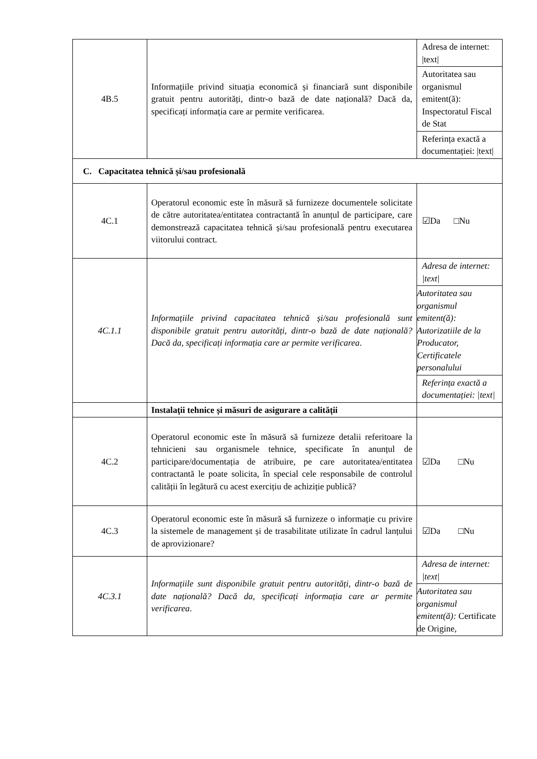| 4B.5 | Informațiile privind situația economică și financiară sunt disponibile gratuit pentru autorități, dintr-o bază de date națională? Dacă da, specificați informația care ar permite verificarea. | Adresa de internet: /text/ |
| | | Autoritatea sau organismul emitent(ă): Inspectoratul Fiscal de Stat |
| | | Referința exactă a documentației: /text/ |
| C. Capacitatea tehnică și/sau profesională | | |
| 4C.1 | Operatorul economic este în măsură să furnizeze documentele solicitate de către autoritatea/entitatea contractantă în anunțul de participare, care demonstrează capacitatea tehnică și/sau profesională pentru executarea viitorului contract. | ☑Da □Nu |
| 4C.1.1 | Informațiile privind capacitatea tehnică și/sau profesională sunt disponibile gratuit pentru autorități, dintr-o bază de date națională? Dacă da, specificați informația care ar permite verificarea . | Adresa de internet: /text/ |
| | | Autoritatea sau organismul emitent(ă): Autorizatiile de la Producator, Certificatele personalului |
| | | Referința exactă a documentației: /text/ |
| | Instalații tehnice și măsuri de asigurare a calității | |
| 4C.2 | Operatorul economic este în măsură să furnizeze detalii referitoare la tehnicieni sau organismele tehnice, specificate în anunțul de participare/documentația de atribuire, pe care autoritatea/entitatea contractantă le poate solicita, în special cele responsabile de controlul calității în legătură cu acest exercițiu de achiziție publică? | ☑Da □Nu |
| 4C.3 | Operatorul economic este în măsură să furnizeze o informație cu privire la sistemele de management și de trasabilitate utilizate în cadrul lanțului de aprovizionare? | ☑Da □Nu |
| 4C.3.1 | Informațiile sunt disponibile gratuit pentru autorități, dintr-o bază de date națională? Dacă da, specificați informația care ar permite verificarea . | Adresa de internet: /text/ |
| | | Autoritatea sau organismul emitent(ă): Certificate de Origine, |